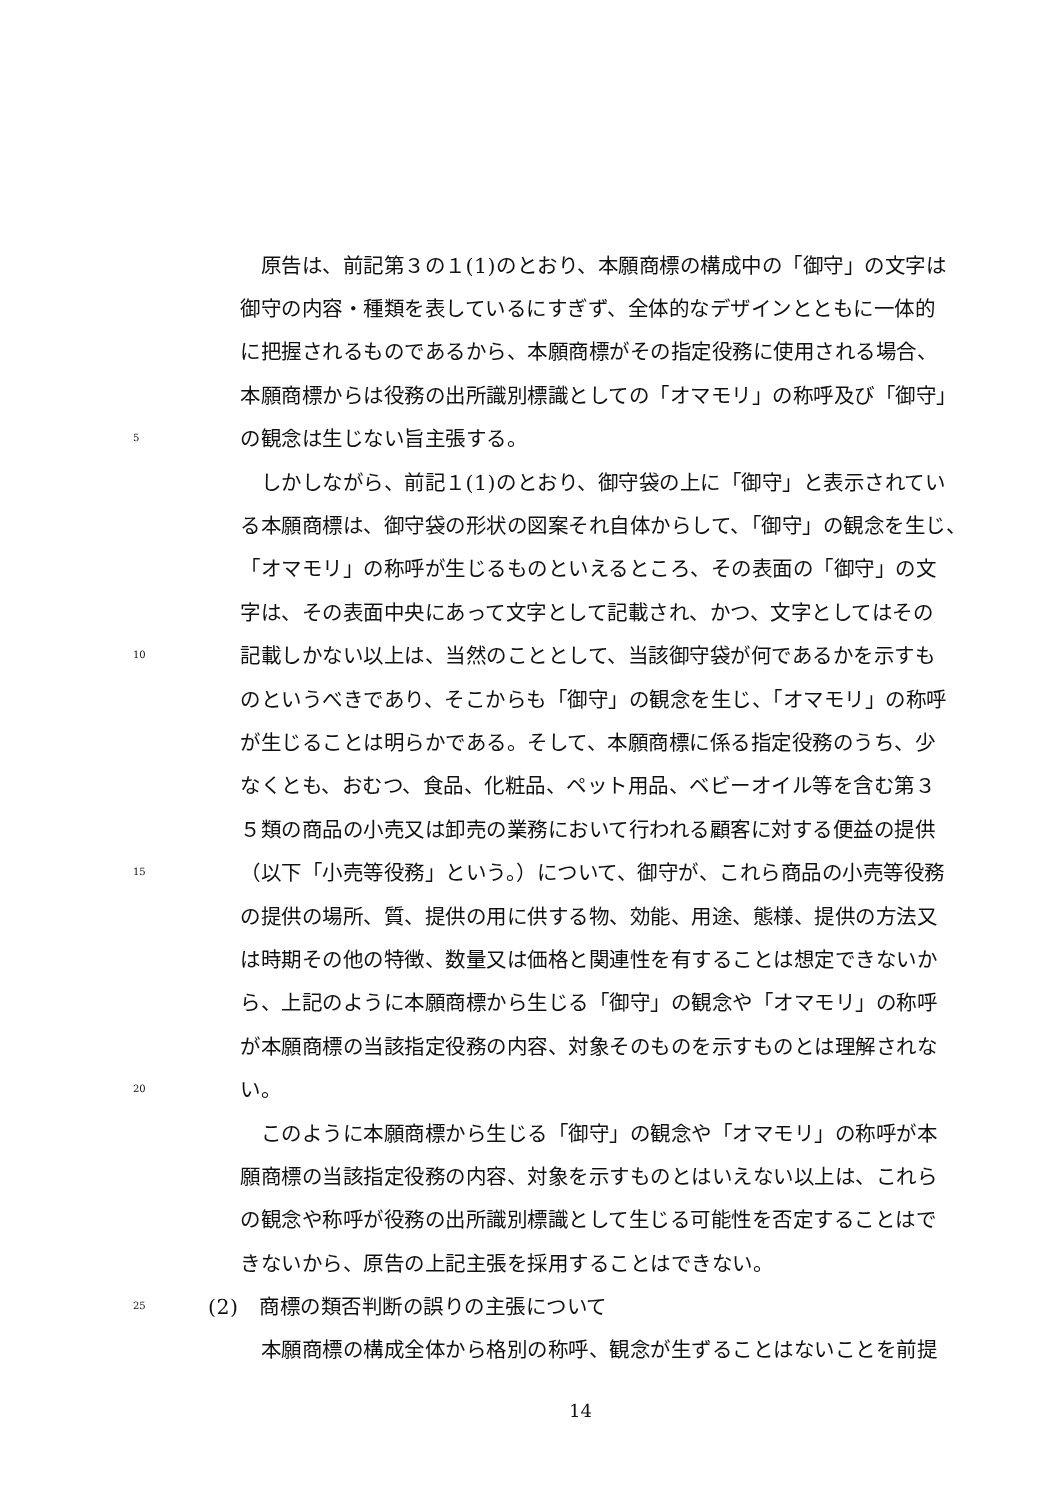原告は、前記第３の１(1)のとおり、本願商標の構成中の「御守」の文字は
御守の内容・種類を表しているにすぎず、全体的なデザインとともに一体的
に把握されるものであるから、本願商標がその指定役務に使用される場合、
本願商標からは役務の出所識別標識としての「オマモリ」の称呼及び「御守」
5 の観念は生じない旨主張する。
　しかしながら、前記１(1)のとおり、御守袋の上に「御守」と表示されてい
る本願商標は、御守袋の形状の図案それ自体からして、「御守」の観念を生じ、
「オマモリ」の称呼が生じるものといえるところ、その表面の「御守」の文
字は、その表面中央にあって文字として記載され、かつ、文字としてはその
10 記載しかない以上は、当然のこととして、当該御守袋が何であるかを示すも
のというべきであり、そこからも「御守」の観念を生じ、「オマモリ」の称呼
が生じることは明らかである。そして、本願商標に係る指定役務のうち、少
なくとも、おむつ、食品、化粧品、ペット用品、ベビーオイル等を含む第３
５類の商品の小売又は卸売の業務において行われる顧客に対する便益の提供
15 （以下「小売等役務」という。）について、御守が、これら商品の小売等役務
の提供の場所、質、提供の用に供する物、効能、用途、態様、提供の方法又
は時期その他の特徴、数量又は価格と関連性を有することは想定できないか
ら、上記のように本願商標から生じる「御守」の観念や「オマモリ」の称呼
が本願商標の当該指定役務の内容、対象そのものを示すものとは理解されな
20 い。
　このように本願商標から生じる「御守」の観念や「オマモリ」の称呼が本
願商標の当該指定役務の内容、対象を示すものとはいえない以上は、これら
の観念や称呼が役務の出所識別標識として生じる可能性を否定することはで
きないから、原告の上記主張を採用することはできない。
25 (2)　商標の類否判断の誤りの主張について
　本願商標の構成全体から格別の称呼、観念が生ずることはないことを前提
14